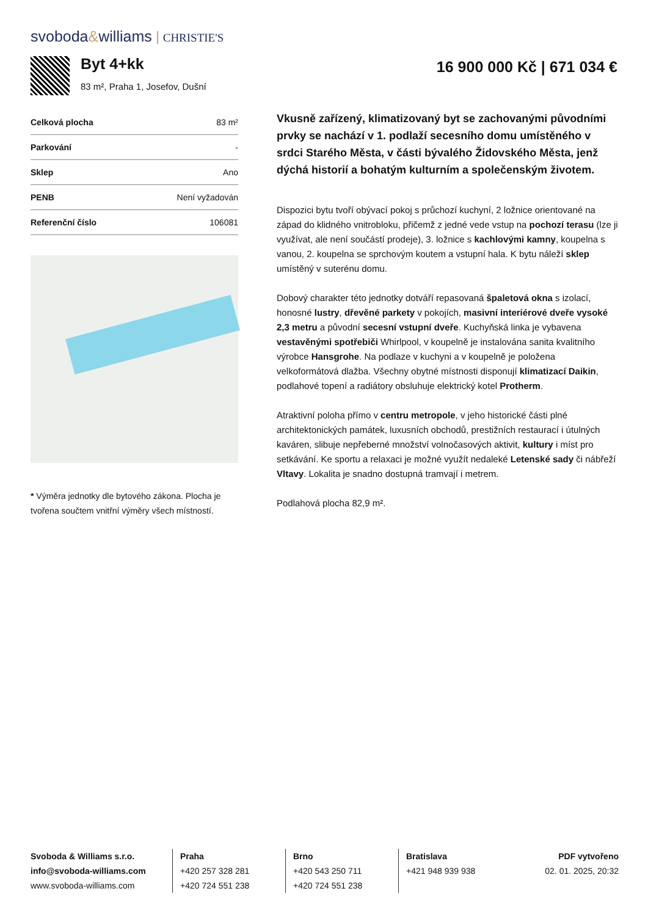svoboda&williams CHRISTIE'S
Byt 4+kk
83 m², Praha 1, Josefov, Dušní
16 900 000 Kč | 671 034 €
| Celková plocha | 83 m² |
| Parkování | - |
| Sklep | Ano |
| PENB | Není vyžadován |
| Referenční číslo | 106081 |
* Výměra jednotky dle bytového zákona. Plocha je tvořena součtem vnitřní výměry všech místností.
Vkusně zařízený, klimatizovaný byt se zachovanými původními prvky se nachází v 1. podlaží secesního domu umístěného v srdci Starého Města, v části bývalého Židovského Města, jenž dýchá historií a bohatým kulturním a společenským životem.
Dispozici bytu tvoří obývací pokoj s průchozí kuchyní, 2 ložnice orientované na západ do klidného vnitrobloku, přičemž z jedné vede vstup na pochozí terasu (lze ji využívat, ale není součástí prodeje), 3. ložnice s kachlovými kamny, koupelna s vanou, 2. koupelna se sprchovým koutem a vstupní hala. K bytu náleží sklep umístěný v suterénu domu.
Dobový charakter této jednotky dotváří repasovaná špaletová okna s izolací, honosné lustry, dřevěné parkety v pokojích, masivní interiérové dveře vysoké 2,3 metru a původní secesní vstupní dveře. Kuchyňská linka je vybavena vestavěnými spotřebiči Whirlpool, v koupelně je instalována sanita kvalitního výrobce Hansgrohe. Na podlaze v kuchyni a v koupelně je položena velkoformátová dlažba. Všechny obytné místnosti disponují klimatizací Daikin, podlahové topení a radiátory obsluhuje elektrický kotel Protherm.
Atraktivní poloha přímo v centru metropole, v jeho historické části plné architektonických památek, luxusních obchodů, prestižních restaurací i útulných kaváren, slibuje nepřeberné množství volnočasových aktivit, kultury i míst pro setkávání. Ke sportu a relaxaci je možné využít nedaleké Letenské sady či nábřeží Vltavy. Lokalita je snadno dostupná tramvají i metrem.
Podlahová plocha 82,9 m².
Svoboda & Williams s.r.o.
info@svoboda-williams.com
www.svoboda-williams.com
Praha
+420 257 328 281
+420 724 551 238
Brno
+420 543 250 711
+420 724 551 238
Bratislava
+421 948 939 938
PDF vytvořeno
02. 01. 2025, 20:32